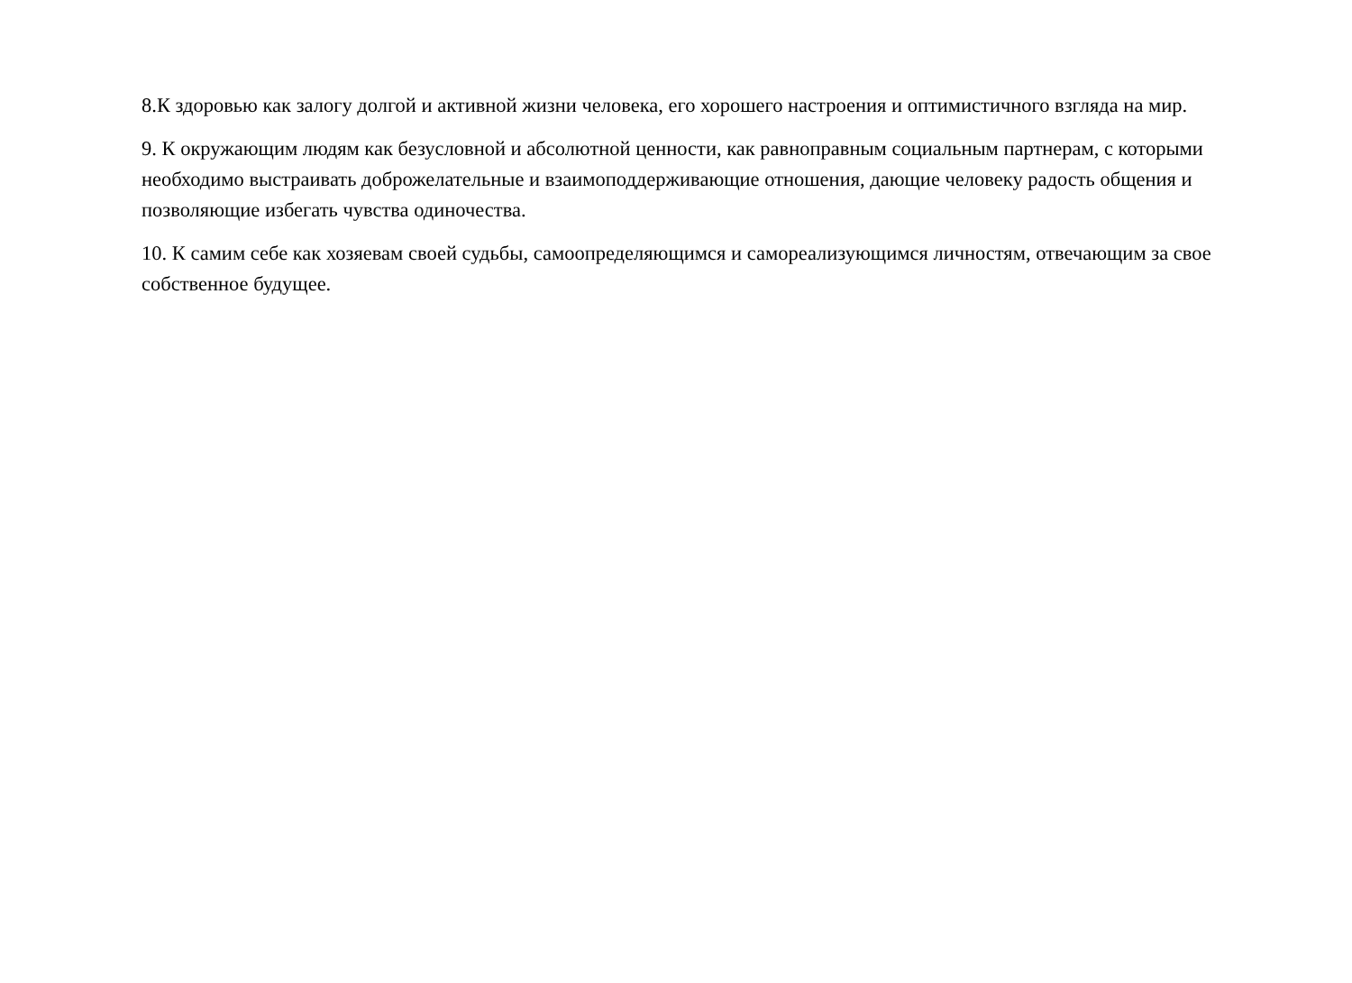8.К здоровью как залогу долгой и активной жизни человека, его хорошего настроения и оптимистичного взгляда на мир.
9. К окружающим людям как безусловной и абсолютной ценности, как равноправным социальным партнерам, с которыми необходимо выстраивать доброжелательные и взаимоподдерживающие отношения, дающие человеку радость общения и позволяющие избегать чувства одиночества.
10. К самим себе как хозяевам своей судьбы, самоопределяющимся и самореализующимся личностям, отвечающим за свое собственное будущее.